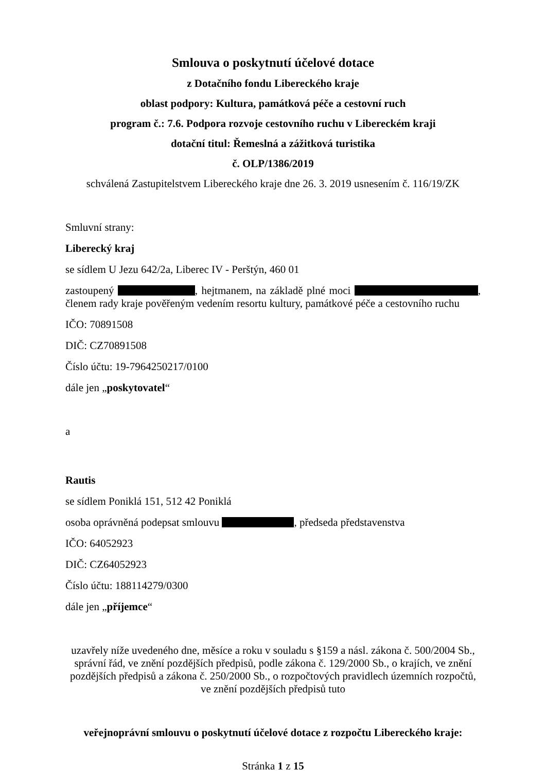Smlouva o poskytnutí účelové dotace
z Dotačního fondu Libereckého kraje
oblast podpory: Kultura, památková péče a cestovní ruch
program č.: 7.6. Podpora rozvoje cestovního ruchu v Libereckém kraji
dotační titul: Řemeslná a zážitková turistika
č. OLP/1386/2019
schválená Zastupitelstvem Libereckého kraje dne 26. 3. 2019 usnesením č. 116/19/ZK
Smluvní strany:
Liberecký kraj
se sídlem U Jezu 642/2a, Liberec IV - Perštýn, 460 01
zastoupený , hejtmanem, na základě plné moci , členem rady kraje pověřeným vedením resortu kultury, památkové péče a cestovního ruchu
IČO: 70891508
DIČ: CZ70891508
Číslo účtu: 19-7964250217/0100
dále jen „poskytovatel“
a
Rautis
se sídlem Poniklá 151, 512 42 Poniklá
osoba oprávněná podepsat smlouvu , předseda představenstva
IČO: 64052923
DIČ: CZ64052923
Číslo účtu: 188114279/0300
dále jen „příjemce“
uzavřely níže uvedeného dne, měsíce a roku v souladu s §159 a násl. zákona č. 500/2004 Sb., správní řád, ve znění pozdějších předpisů, podle zákona č. 129/2000 Sb., o krajích, ve znění pozdějších předpisů a zákona č. 250/2000 Sb., o rozpočtových pravidlech územních rozpočtů, ve znění pozdějších předpisů tuto
veřejnoprávní smlouvu o poskytnutí účelové dotace z rozpočtu Libereckého kraje:
Stránka 1 z 15